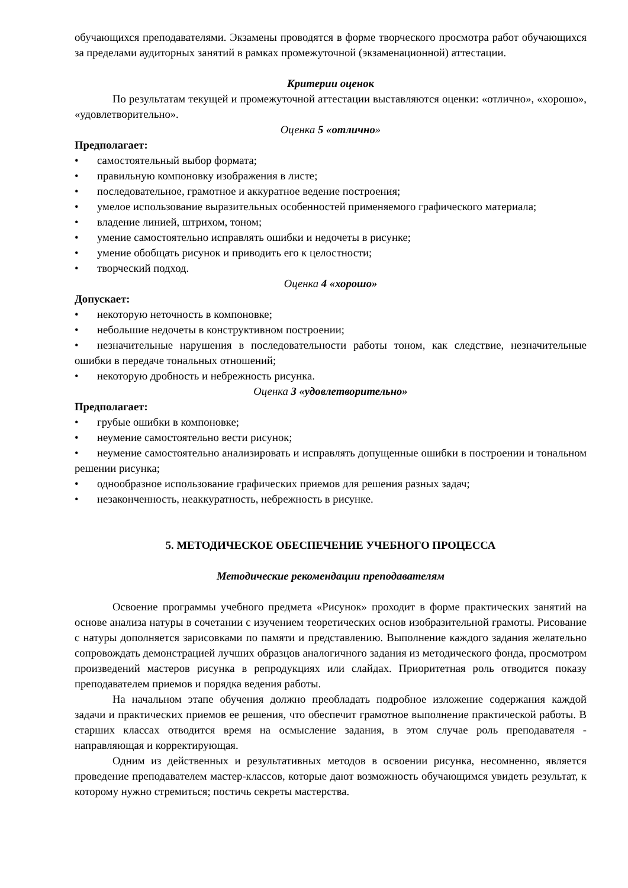обучающихся преподавателями. Экзамены проводятся в форме творческого просмотра работ обучающихся за пределами аудиторных занятий в рамках промежуточной (экзаменационной) аттестации.
Критерии оценок
По результатам текущей и промежуточной аттестации выставляются оценки: «отлично», «хорошо», «удовлетворительно».
Оценка 5 «отлично»
Предполагает:
• самостоятельный выбор формата;
• правильную компоновку изображения в листе;
• последовательное, грамотное и аккуратное ведение построения;
• умелое использование выразительных особенностей применяемого графического материала;
• владение линией, штрихом, тоном;
• умение самостоятельно исправлять ошибки и недочеты в рисунке;
• умение обобщать рисунок и приводить его к целостности;
• творческий подход.
Оценка 4 «хорошо»
Допускает:
• некоторую неточность в компоновке;
• небольшие недочеты в конструктивном построении;
• незначительные нарушения в последовательности работы тоном, как следствие, незначительные ошибки в передаче тональных отношений;
• некоторую дробность и небрежность рисунка.
Оценка 3 «удовлетворительно»
Предполагает:
• грубые ошибки в компоновке;
• неумение самостоятельно вести рисунок;
• неумение самостоятельно анализировать и исправлять допущенные ошибки в построении и тональном решении рисунка;
• однообразное использование графических приемов для решения разных задач;
• незаконченность, неаккуратность, небрежность в рисунке.
5. МЕТОДИЧЕСКОЕ ОБЕСПЕЧЕНИЕ УЧЕБНОГО ПРОЦЕССА
Методические рекомендации преподавателям
Освоение программы учебного предмета «Рисунок» проходит в форме практических занятий на основе анализа натуры в сочетании с изучением теоретических основ изобразительной грамоты. Рисование с натуры дополняется зарисовками по памяти и представлению. Выполнение каждого задания желательно сопровождать демонстрацией лучших образцов аналогичного задания из методического фонда, просмотром произведений мастеров рисунка в репродукциях или слайдах. Приоритетная роль отводится показу преподавателем приемов и порядка ведения работы.
На начальном этапе обучения должно преобладать подробное изложение содержания каждой задачи и практических приемов ее решения, что обеспечит грамотное выполнение практической работы. В старших классах отводится время на осмысление задания, в этом случае роль преподавателя - направляющая и корректирующая.
Одним из действенных и результативных методов в освоении рисунка, несомненно, является проведение преподавателем мастер-классов, которые дают возможность обучающимся увидеть результат, к которому нужно стремиться; постичь секреты мастерства.